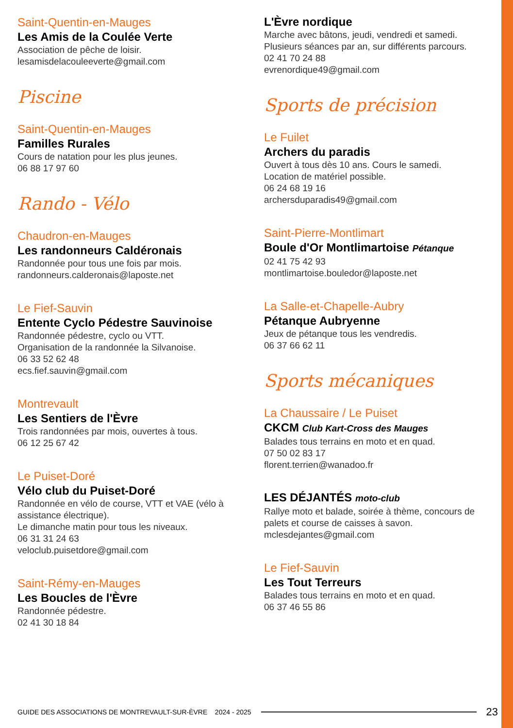Saint-Quentin-en-Mauges
Les Amis de la Coulée Verte
Association de pêche de loisir.
lesamisdelacouleeverte@gmail.com
Piscine
Saint-Quentin-en-Mauges
Familles Rurales
Cours de natation pour les plus jeunes.
06 88 17 97 60
Rando - Vélo
Chaudron-en-Mauges
Les randonneurs Caldéronais
Randonnée pour tous une fois par mois.
randonneurs.calderonais@laposte.net
Le Fief-Sauvin
Entente Cyclo Pédestre Sauvinoise
Randonnée pédestre, cyclo ou VTT.
Organisation de la randonnée la Silvanoise.
06 33 52 62 48
ecs.fief.sauvin@gmail.com
Montrevault
Les Sentiers de l'Èvre
Trois randonnées par mois, ouvertes à tous.
06 12 25 67 42
Le Puiset-Doré
Vélo club du Puiset-Doré
Randonnée en vélo de course, VTT et VAE (vélo à assistance électrique).
Le dimanche matin pour tous les niveaux.
06 31 31 24 63
veloclub.puisetdore@gmail.com
Saint-Rémy-en-Mauges
Les Boucles de l'Èvre
Randonnée pédestre.
02 41 30 18 84
L'Èvre nordique
Marche avec bâtons, jeudi, vendredi et samedi.
Plusieurs séances par an, sur différents parcours.
02 41 70 24 88
evrenordique49@gmail.com
Sports de précision
Le Fuilet
Archers du paradis
Ouvert à tous dès 10 ans. Cours le samedi.
Location de matériel possible.
06 24 68 19 16
archersduparadis49@gmail.com
Saint-Pierre-Montlimart
Boule d'Or Montlimartoise Pétanque
02 41 75 42 93
montlimartoise.bouledor@laposte.net
La Salle-et-Chapelle-Aubry
Pétanque Aubryenne
Jeux de pétanque tous les vendredis.
06 37 66 62 11
Sports mécaniques
La Chaussaire / Le Puiset
CKCM Club Kart-Cross des Mauges
Balades tous terrains en moto et en quad.
07 50 02 83 17
florent.terrien@wanadoo.fr
LES DÉJANTÉS moto-club
Rallye moto et balade, soirée à thème, concours de palets et course de caisses à savon.
mclesdejantes@gmail.com
Le Fief-Sauvin
Les Tout Terreurs
Balades tous terrains en moto et en quad.
06 37 46 55 86
GUIDE DES ASSOCIATIONS DE MONTREVAULT-SUR-ÈVRE 2024 - 2025 23